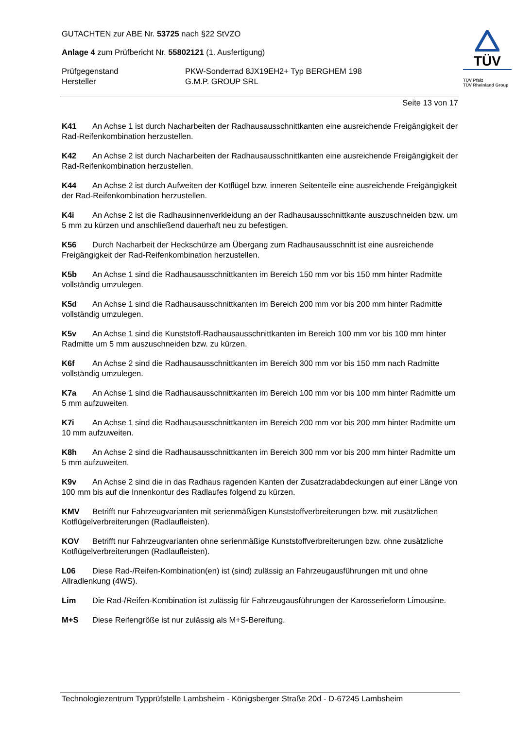GUTACHTEN zur ABE Nr. 53725 nach §22 StVZO
Anlage 4 zum Prüfbericht Nr. 55802121 (1. Ausfertigung)
Prüfgegenstand PKW-Sonderrad 8JX19EH2+ Typ BERGHEM 198
Hersteller G.M.P. GROUP SRL
TÜV
TÜV Pfalz
TÜV Rheinland Group
Seite 13 von 17
K41 An Achse 1 ist durch Nacharbeiten der Radhausausschnittkanten eine ausreichende Freigängigkeit der Rad-Reifenkombination herzustellen.
K42 An Achse 2 ist durch Nacharbeiten der Radhausausschnittkanten eine ausreichende Freigängigkeit der Rad-Reifenkombination herzustellen.
K44 An Achse 2 ist durch Aufweiten der Kotflügel bzw. inneren Seitenteile eine ausreichende Freigängigkeit der Rad-Reifenkombination herzustellen.
K4i An Achse 2 ist die Radhausinnenverkleidung an der Radhausausschnittkante auszuschneiden bzw. um 5 mm zu kürzen und anschließend dauerhaft neu zu befestigen.
K56 Durch Nacharbeit der Heckschürze am Übergang zum Radhausausschnitt ist eine ausreichende Freigängigkeit der Rad-Reifenkombination herzustellen.
K5b An Achse 1 sind die Radhausausschnittkanten im Bereich 150 mm vor bis 150 mm hinter Radmitte vollständig umzulegen.
K5d An Achse 1 sind die Radhausausschnittkanten im Bereich 200 mm vor bis 200 mm hinter Radmitte vollständig umzulegen.
K5v An Achse 1 sind die Kunststoff-Radhausausschnittkanten im Bereich 100 mm vor bis 100 mm hinter Radmitte um 5 mm auszuschneiden bzw. zu kürzen.
K6f An Achse 2 sind die Radhausausschnittkanten im Bereich 300 mm vor bis 150 mm nach Radmitte vollständig umzulegen.
K7a An Achse 1 sind die Radhausausschnittkanten im Bereich 100 mm vor bis 100 mm hinter Radmitte um 5 mm aufzuweiten.
K7i An Achse 1 sind die Radhausausschnittkanten im Bereich 200 mm vor bis 200 mm hinter Radmitte um 10 mm aufzuweiten.
K8h An Achse 2 sind die Radhausausschnittkanten im Bereich 300 mm vor bis 200 mm hinter Radmitte um 5 mm aufzuweiten.
K9v An Achse 2 sind die in das Radhaus ragenden Kanten der Zusatzradabdeckungen auf einer Länge von 100 mm bis auf die Innenkontur des Radlaufes folgend zu kürzen.
KMV Betrifft nur Fahrzeugvarianten mit serienmäßigen Kunststoffverbreiterungen bzw. mit zusätzlichen Kotflügelverbreiterungen (Radlaufleisten).
KOV Betrifft nur Fahrzeugvarianten ohne serienmäßige Kunststoffverbreiterungen bzw. ohne zusätzliche Kotflügelverbreiterungen (Radlaufleisten).
L06 Diese Rad-/Reifen-Kombination(en) ist (sind) zulässig an Fahrzeugausführungen mit und ohne Allradlenkung (4WS).
Lim Die Rad-/Reifen-Kombination ist zulässig für Fahrzeugausführungen der Karosserieform Limousine.
M+S Diese Reifengröße ist nur zulässig als M+S-Bereifung.
Technologiezentrum Typprüfstelle Lambsheim - Königsberger Straße 20d - D-67245 Lambsheim